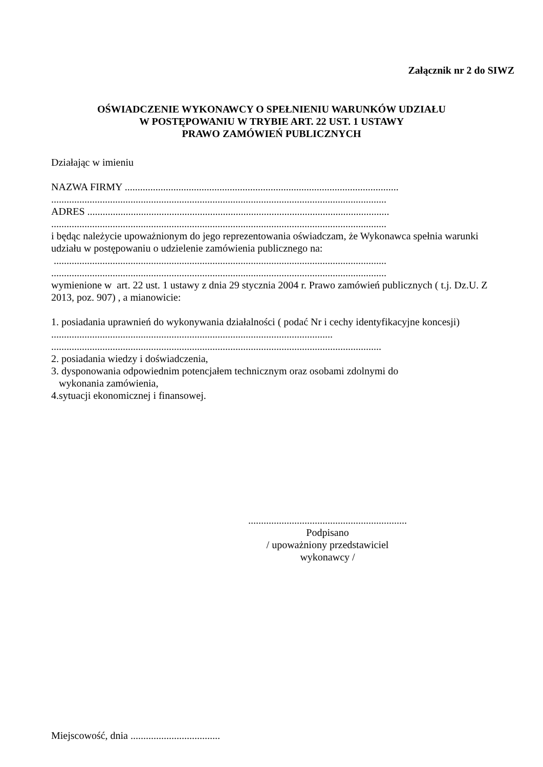Załącznik nr 2 do SIWZ
OŚWIADCZENIE WYKONAWCY O SPEŁNIENIU WARUNKÓW UDZIAŁU
W POSTĘPOWANIU W TRYBIE ART. 22 UST. 1 USTAWY
PRAWO ZAMÓWIEŃ PUBLICZNYCH
Działając w imieniu
NAZWA FIRMY ...........................................................................................................
...................................................................................................................................
ADRES ......................................................................................................................
...................................................................................................................................
i będąc należycie upoważnionym do jego reprezentowania oświadczam, że Wykonawca spełnia warunki udziału w postępowaniu o udzielenie zamówienia publicznego na:
..................................................................................................................................
...................................................................................................................................
wymienione w art. 22 ust. 1 ustawy z dnia 29 stycznia 2004 r. Prawo zamówień publicznych ( t.j. Dz.U. Z 2013, poz. 907) , a mianowicie:
1. posiadania uprawnień do wykonywania działalności ( podać Nr i cechy identyfikacyjne koncesji) ..............................................................................................................
.................................................................................................................................
2. posiadania wiedzy i doświadczenia,
3. dysponowania odpowiednim potencjałem technicznym oraz osobami zdolnymi do
wykonania zamówienia,
4.sytuacji ekonomicznej i finansowej.
..............................................................
Podpisano
/ upoważniony przedstawiciel wykonawcy /
Miejscowość, dnia ...................................